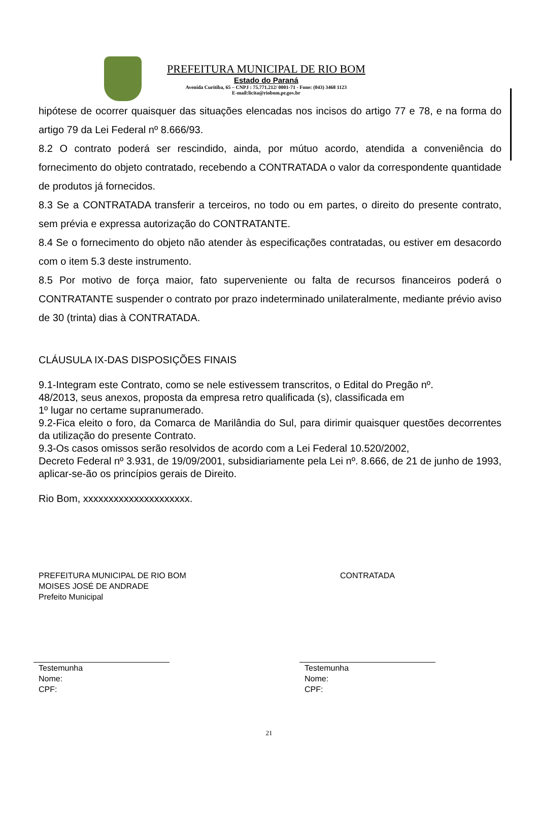PREFEITURA MUNICIPAL DE RIO BOM
Estado do Paraná
Avenida Curitiba, 65 – CNPJ : 75.771.212/ 0001-71 - Fone: (043) 3468 1123
E-mail:licita@riobom.pr.gov.br
hipótese de ocorrer quaisquer das situações elencadas nos incisos do artigo 77 e 78, e na forma do artigo 79 da Lei Federal nº 8.666/93.
8.2 O contrato poderá ser rescindido, ainda, por mútuo acordo, atendida a conveniência do fornecimento do objeto contratado, recebendo a CONTRATADA o valor da correspondente quantidade de produtos já fornecidos.
8.3 Se a CONTRATADA transferir a terceiros, no todo ou em partes, o direito do presente contrato, sem prévia e expressa autorização do CONTRATANTE.
8.4 Se o fornecimento do objeto não atender às especificações contratadas, ou estiver em desacordo com o item 5.3 deste instrumento.
8.5 Por motivo de força maior, fato superveniente ou falta de recursos financeiros poderá o CONTRATANTE suspender o contrato por prazo indeterminado unilateralmente, mediante prévio aviso de 30 (trinta) dias à CONTRATADA.
CLÁUSULA IX-DAS DISPOSIÇÕES FINAIS
9.1-Integram este Contrato, como se nele estivessem transcritos, o Edital do Pregão nº.
48/2013, seus anexos, proposta da empresa retro qualificada (s), classificada em
1º lugar no certame supranumerado.
9.2-Fica eleito o foro, da Comarca de Marilândia do Sul, para dirimir quaisquer questões decorrentes da utilização do presente Contrato.
9.3-Os casos omissos serão resolvidos de acordo com a Lei Federal 10.520/2002,
Decreto Federal nº 3.931, de 19/09/2001, subsidiariamente pela Lei nº. 8.666, de 21 de junho de 1993, aplicar-se-ão os princípios gerais de Direito.
Rio Bom, xxxxxxxxxxxxxxxxxxxxx.
PREFEITURA MUNICIPAL DE RIO BOM
MOISES JOSÉ DE ANDRADE
Prefeito Municipal
CONTRATADA
Testemunha
Nome:
CPF:
Testemunha
Nome:
CPF:
21